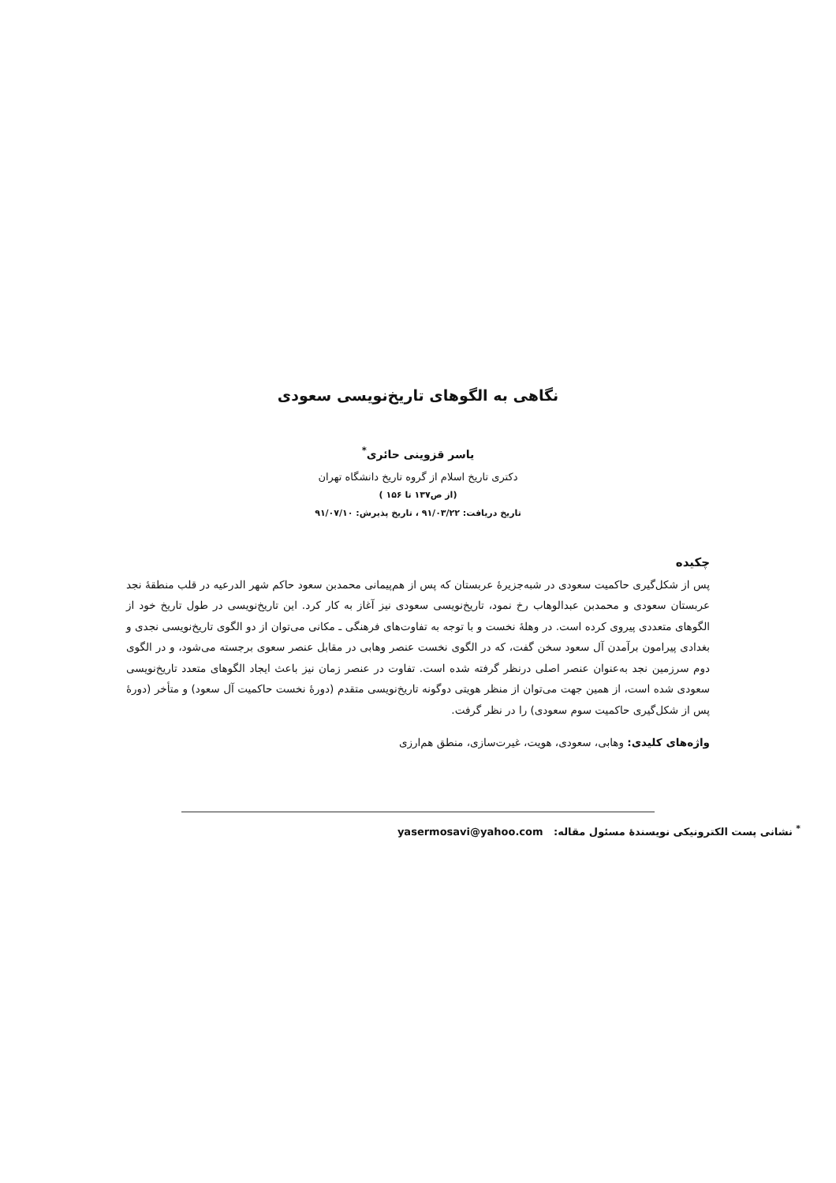نگاهی به الگوهای تاریخ‌نویسی سعودی
یاسر قزوینی حائری<sup>*</sup>
دکتری تاریخ اسلام از گروه تاریخ دانشگاه تهران
(از ص۱۳۷ تا ۱۵۶ )
تاریخ دریافت: ۹۱/۰۳/۲۲ ، تاریخ پذیرش: ۹۱/۰۷/۱۰
چکیده
پس از شکل‌گیری حاکمیت سعودی در شبه‌جزیرهٔ عربستان که پس از هم‌پیمانی محمدبن سعود حاکم شهر الدرعیه در قلب منطقهٔ نجد عربستان سعودی و محمدبن عبدالوهاب رخ نمود، تاریخ‌نویسی سعودی نیز آغاز به کار کرد. این تاریخ‌نویسی در طول تاریخ خود از الگوهای متعددی پیروی کرده است. در وهلهٔ نخست و با توجه به تفاوت‌های فرهنگی ـ مکانی می‌توان از دو الگوی تاریخ‌نویسی نجدی و بغدادی پیرامون برآمدن آل سعود سخن گفت، که در الگوی نخست عنصر وهابی در مقابل عنصر سعوی برجسته می‌شود، و در الگوی دوم سرزمین نجد به‌عنوان عنصر اصلی درنظر گرفته شده است. تفاوت در عنصر زمان نیز باعث ایجاد الگوهای متعدد تاریخ‌نویسی سعودی شده است، از همین جهت می‌توان از منظر هویتی دوگونه تاریخ‌نویسی متقدم (دورهٔ نخست حاکمیت آل سعود) و متأخر (دورهٔ پس از شکل‌گیری حاکمیت سوم سعودی) را در نظر گرفت.
واژه‌های کلیدی: وهابی، سعودی، هویت، غیرت‌سازی، منطق هم‌ارزی
<sup>*</sup> نشانی پست الکترونیکی نویسندهٔ مسئول مقاله: yasermosavi@yahoo.com